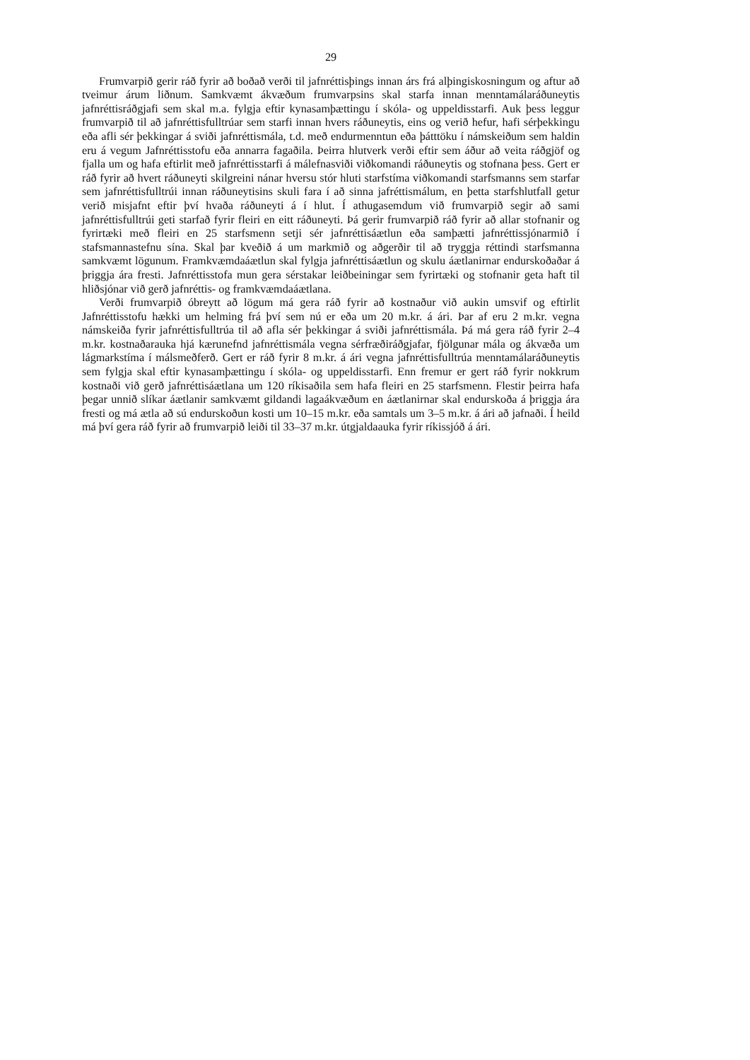29
Frumvarpið gerir ráð fyrir að boðað verði til jafnréttisþings innan árs frá alþingiskosningum og aftur að tveimur árum liðnum. Samkvæmt ákvæðum frumvarpsins skal starfa innan menntamálaráðuneytis jafnréttisráðgjafi sem skal m.a. fylgja eftir kynasamþættingu í skóla- og uppeldisstarfi. Auk þess leggur frumvarpið til að jafnréttisfulltrúar sem starfi innan hvers ráðuneytis, eins og verið hefur, hafi sérþekkingu eða afli sér þekkingar á sviði jafnréttismála, t.d. með endurmenntun eða þátttöku í námskeiðum sem haldin eru á vegum Jafnréttisstofu eða annarra fagaðila. Þeirra hlutverk verði eftir sem áður að veita ráðgjöf og fjalla um og hafa eftirlit með jafnréttisstarfi á málefnasviði viðkomandi ráðuneytis og stofnana þess. Gert er ráð fyrir að hvert ráðuneyti skilgreini nánar hversu stór hluti starfstíma viðkomandi starfsmanns sem starfar sem jafnréttisfulltrúi innan ráðuneytisins skuli fara í að sinna jafréttismálum, en þetta starfshlutfall getur verið misjafnt eftir því hvaða ráðuneyti á í hlut. Í athugasemdum við frumvarpið segir að sami jafnréttisfulltrúi geti starfað fyrir fleiri en eitt ráðuneyti. Þá gerir frumvarpið ráð fyrir að allar stofnanir og fyrirtæki með fleiri en 25 starfsmenn setji sér jafnréttisáætlun eða samþætti jafnréttissjónarmið í stafsmannastefnu sína. Skal þar kveðið á um markmið og aðgerðir til að tryggja réttindi starfsmanna samkvæmt lögunum. Framkvæmdaáætlun skal fylgja jafnréttisáætlun og skulu áætlanirnar endurskoðaðar á þriggja ára fresti. Jafnréttisstofa mun gera sérstakar leiðbeiningar sem fyrirtæki og stofnanir geta haft til hliðsjónar við gerð jafnréttis- og framkvæmdaáætlana.
Verði frumvarpið óbreytt að lögum má gera ráð fyrir að kostnaður við aukin umsvif og eftirlit Jafnréttisstofu hækki um helming frá því sem nú er eða um 20 m.kr. á ári. Þar af eru 2 m.kr. vegna námskeiða fyrir jafnréttisfulltrúa til að afla sér þekkingar á sviði jafnréttismála. Þá má gera ráð fyrir 2–4 m.kr. kostnaðarauka hjá kærunefnd jafnréttismála vegna sérfræðiráðgjafar, fjölgunar mála og ákvæða um lágmarkstíma í málsmeðferð. Gert er ráð fyrir 8 m.kr. á ári vegna jafnréttisfulltrúa menntamálaráðuneytis sem fylgja skal eftir kynasamþættingu í skóla- og uppeldisstarfi. Enn fremur er gert ráð fyrir nokkrum kostnaði við gerð jafnréttisáætlana um 120 ríkisaðila sem hafa fleiri en 25 starfsmenn. Flestir þeirra hafa þegar unnið slíkar áætlanir samkvæmt gildandi lagaákvæðum en áætlanirnar skal endurskoða á þriggja ára fresti og má ætla að sú endurskoðun kosti um 10–15 m.kr. eða samtals um 3–5 m.kr. á ári að jafnaði. Í heild má því gera ráð fyrir að frumvarpið leiði til 33–37 m.kr. útgjaldaauka fyrir ríkissjóð á ári.